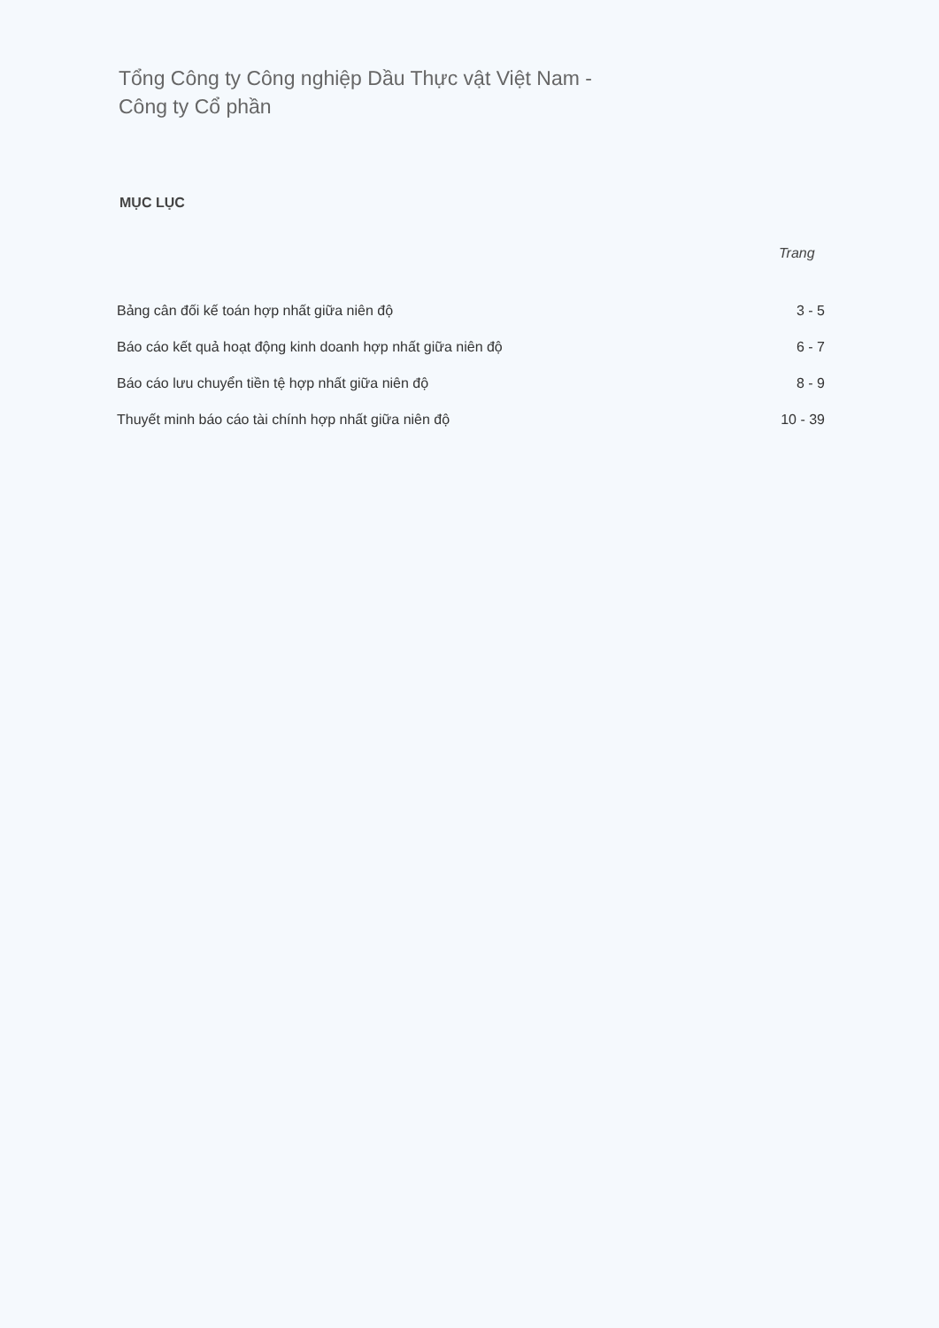Tổng Công ty Công nghiệp Dầu Thực vật Việt Nam -
Công ty Cổ phần
MỤC LỤC
Trang
| Bảng cân đối kế toán hợp nhất giữa niên độ | 3 - 5 |
| Báo cáo kết quả hoạt động kinh doanh hợp nhất giữa niên độ | 6 - 7 |
| Báo cáo lưu chuyển tiền tệ hợp nhất giữa niên độ | 8 - 9 |
| Thuyết minh báo cáo tài chính hợp nhất giữa niên độ | 10 - 39 |